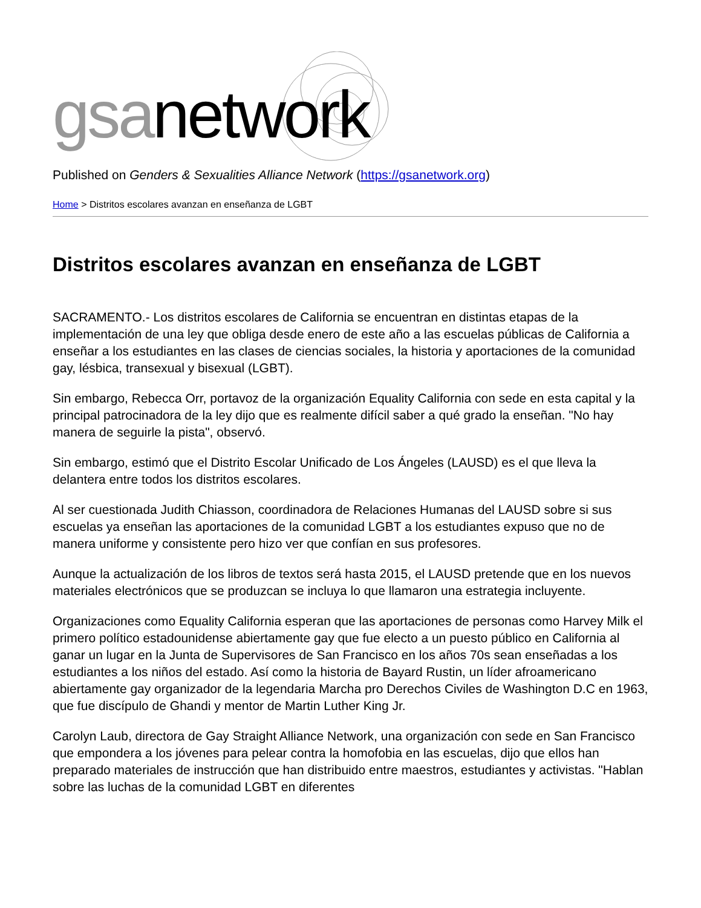gsa network
Published on Genders & Sexualities Alliance Network (https://gsanetwork.org)
Home > Distritos escolares avanzan en enseñanza de LGBT
Distritos escolares avanzan en enseñanza de LGBT
SACRAMENTO.- Los distritos escolares de California se encuentran en distintas etapas de la implementación de una ley que obliga desde enero de este año a las escuelas públicas de California a enseñar a los estudiantes en las clases de ciencias sociales, la historia y aportaciones de la comunidad gay, lésbica, transexual y bisexual (LGBT).
Sin embargo, Rebecca Orr, portavoz de la organización Equality California con sede en esta capital y la principal patrocinadora de la ley dijo que es realmente difícil saber a qué grado la enseñan. "No hay manera de seguirle la pista", observó.
Sin embargo, estimó que el Distrito Escolar Unificado de Los Ángeles (LAUSD) es el que lleva la delantera entre todos los distritos escolares.
Al ser cuestionada Judith Chiasson, coordinadora de Relaciones Humanas del LAUSD sobre si sus escuelas ya enseñan las aportaciones de la comunidad LGBT a los estudiantes expuso que no de manera uniforme y consistente pero hizo ver que confían en sus profesores.
Aunque la actualización de los libros de textos será hasta 2015, el LAUSD pretende que en los nuevos materiales electrónicos que se produzcan se incluya lo que llamaron una estrategia incluyente.
Organizaciones como Equality California esperan que las aportaciones de personas como Harvey Milk el primero político estadounidense abiertamente gay que fue electo a un puesto público en California al ganar un lugar en la Junta de Supervisores de San Francisco en los años 70s sean enseñadas a los estudiantes a los niños del estado. Así como la historia de Bayard Rustin, un líder afroamericano abiertamente gay organizador de la legendaria Marcha pro Derechos Civiles de Washington D.C en 1963, que fue discípulo de Ghandi y mentor de Martin Luther King Jr.
Carolyn Laub, directora de Gay Straight Alliance Network, una organización con sede en San Francisco que empondera a los jóvenes para pelear contra la homofobia en las escuelas, dijo que ellos han preparado materiales de instrucción que han distribuido entre maestros, estudiantes y activistas. "Hablan sobre las luchas de la comunidad LGBT en diferentes